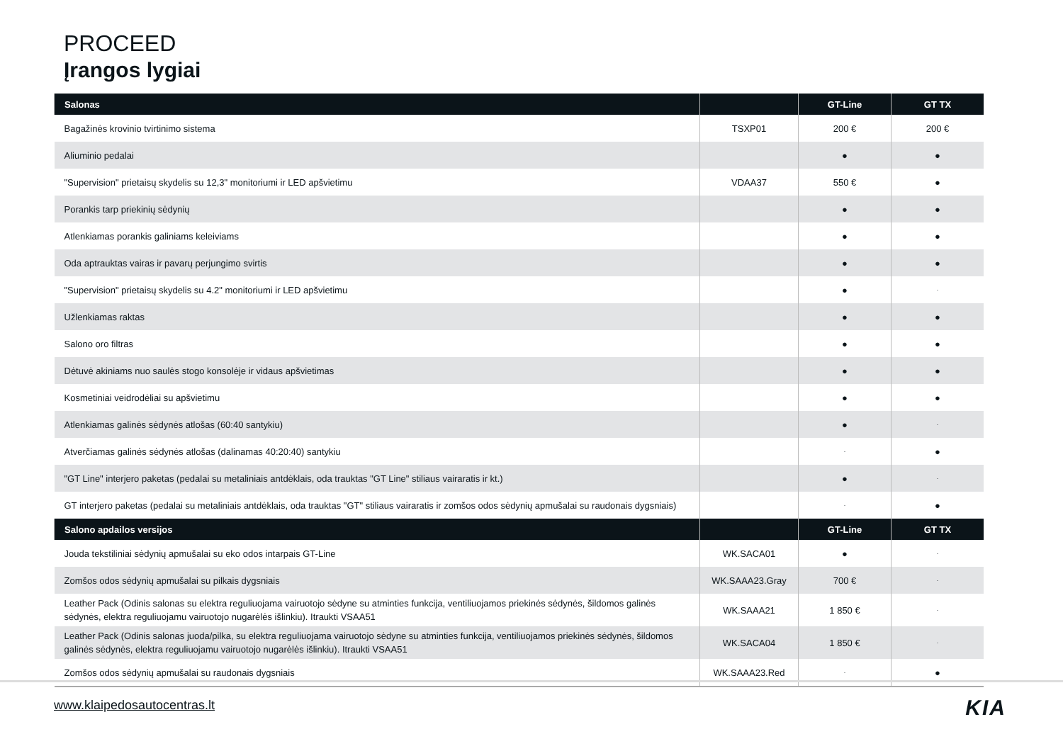PROCEED
Įrangos lygiai
| Salonas | | GT-Line | GT TX |
| --- | --- | --- | --- |
| Bagažinės krovinio tvirtinimo sistema | TSXP01 | 200 € | 200 € |
| Aliuminio pedalai | | ● | ● |
| "Supervision" prietaisų skydelis su 12,3" monitoriumi ir LED apšvietimu | VDAA37 | 550 € | ● |
| Porankis tarp priekinių sėdynių | | ● | ● |
| Atlenkiamas porankis galiniams keleiviams | | ● | ● |
| Oda aptrauktas vairas ir pavarų perjungimo svirtis | | ● | ● |
| "Supervision" prietaisų skydelis su 4.2" monitoriumi ir LED apšvietimu | | ● | - |
| Užlenkiamas raktas | | ● | ● |
| Salono oro filtras | | ● | ● |
| Dėtuvė akiniams nuo saulės stogo konsolėje ir vidaus apšvietimas | | ● | ● |
| Kosmetiniai veidrodėliai su apšvietimu | | ● | ● |
| Atlenkiamas galinės sėdynės atlošas (60:40 santykiu) | | ● | - |
| Atverčiamas galinės sėdynės atlošas (dalinamas 40:20:40) santykiu | | - | ● |
| "GT Line" interjero paketas (pedalai su metaliniais antdėklais, oda trauktas "GT Line" stiliaus vairaratis ir kt.) | | ● | - |
| GT interjero paketas (pedalai su metaliniais antdėklais, oda trauktas "GT" stiliaus vairaratis ir zomšos odos sėdynių apmušalai su raudonais dygsniais) | | - | ● |
| Salono apdailos versijos | | GT-Line | GT TX |
| Jouda tekstiliniai sėdynių apmušalai su eko odos intarpais GT-Line | WK.SACA01 | ● | - |
| Zomšos odos sėdynių apmušalai su pilkais dygsniais | WK.SAAA23.Gray | 700 € | - |
| Leather Pack (Odinis salonas su elektra reguliuojama vairuotojo sėdyne su atminties funkcija, ventiliuojamos priekinės sėdynės, šildomos galinės sėdynės, elektra reguliuojamu vairuotojo nugarėlės išlinkiu). Itraukti VSAA51 | WK.SAAA21 | 1 850 € | - |
| Leather Pack (Odinis salonas juoda/pilka, su elektra reguliuojama vairuotojo sėdyne su atminties funkcija, ventiliuojamos priekinės sėdynės, šildomos galinės sėdynės, elektra reguliuojamu vairuotojo nugarėlės išlinkiu). Itraukti VSAA51 | WK.SACA04 | 1 850 € | - |
| Zomšos odos sėdynių apmušalai su raudonais dygsniais | WK.SAAA23.Red | - | ● |
www.klaipedosautocentras.lt KIA